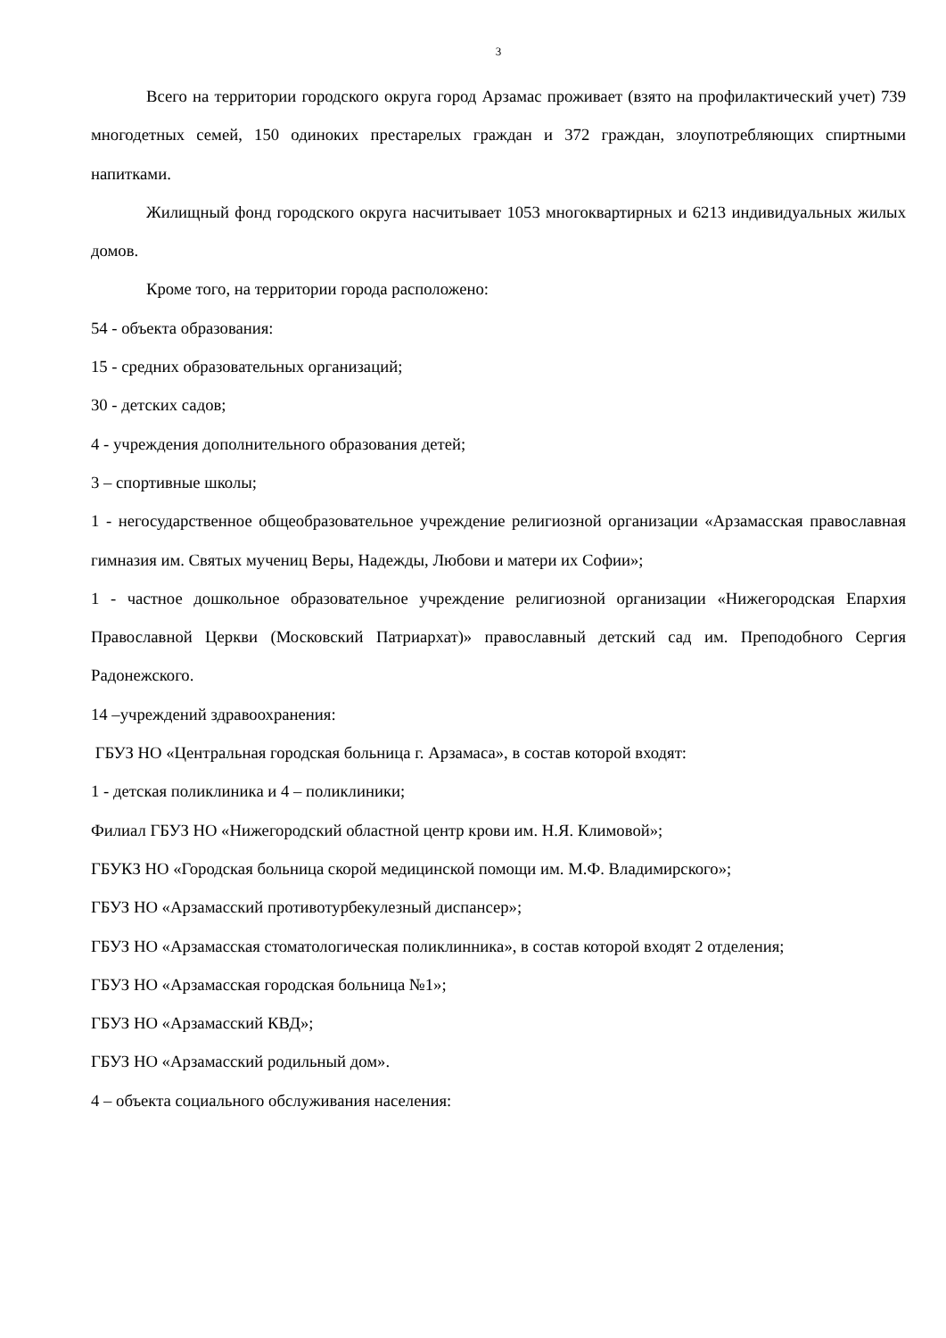3
Всего на территории городского округа город Арзамас проживает (взято на профилактический учет) 739 многодетных семей, 150 одиноких престарелых граждан и 372 граждан, злоупотребляющих спиртными напитками.
Жилищный фонд городского округа насчитывает 1053 многоквартирных и 6213 индивидуальных жилых домов.
Кроме того, на территории города расположено:
54 - объекта образования:
15 - средних образовательных организаций;
30 - детских садов;
4 - учреждения дополнительного образования детей;
3 – спортивные школы;
1 - негосударственное общеобразовательное учреждение религиозной организации «Арзамасская православная гимназия им. Святых мучениц Веры, Надежды, Любови и матери их Софии»;
1 - частное дошкольное образовательное учреждение религиозной организации «Нижегородская Епархия Православной Церкви (Московский Патриархат)» православный детский сад им. Преподобного Сергия Радонежского.
14 –учреждений здравоохранения:
ГБУЗ НО «Центральная городская больница г. Арзамаса», в состав которой входят:
1 - детская поликлиника и 4 – поликлиники;
Филиал ГБУЗ НО «Нижегородский областной центр крови им. Н.Я. Климовой»;
ГБУКЗ НО «Городская больница скорой медицинской помощи им. М.Ф. Владимирского»;
ГБУЗ НО «Арзамасский противотурбекулезный диспансер»;
ГБУЗ НО «Арзамасская стоматологическая поликлинника», в состав которой входят 2 отделения;
ГБУЗ НО «Арзамасская городская больница №1»;
ГБУЗ НО «Арзамасский КВД»;
ГБУЗ НО «Арзамасский родильный дом».
4 – объекта социального обслуживания населения: